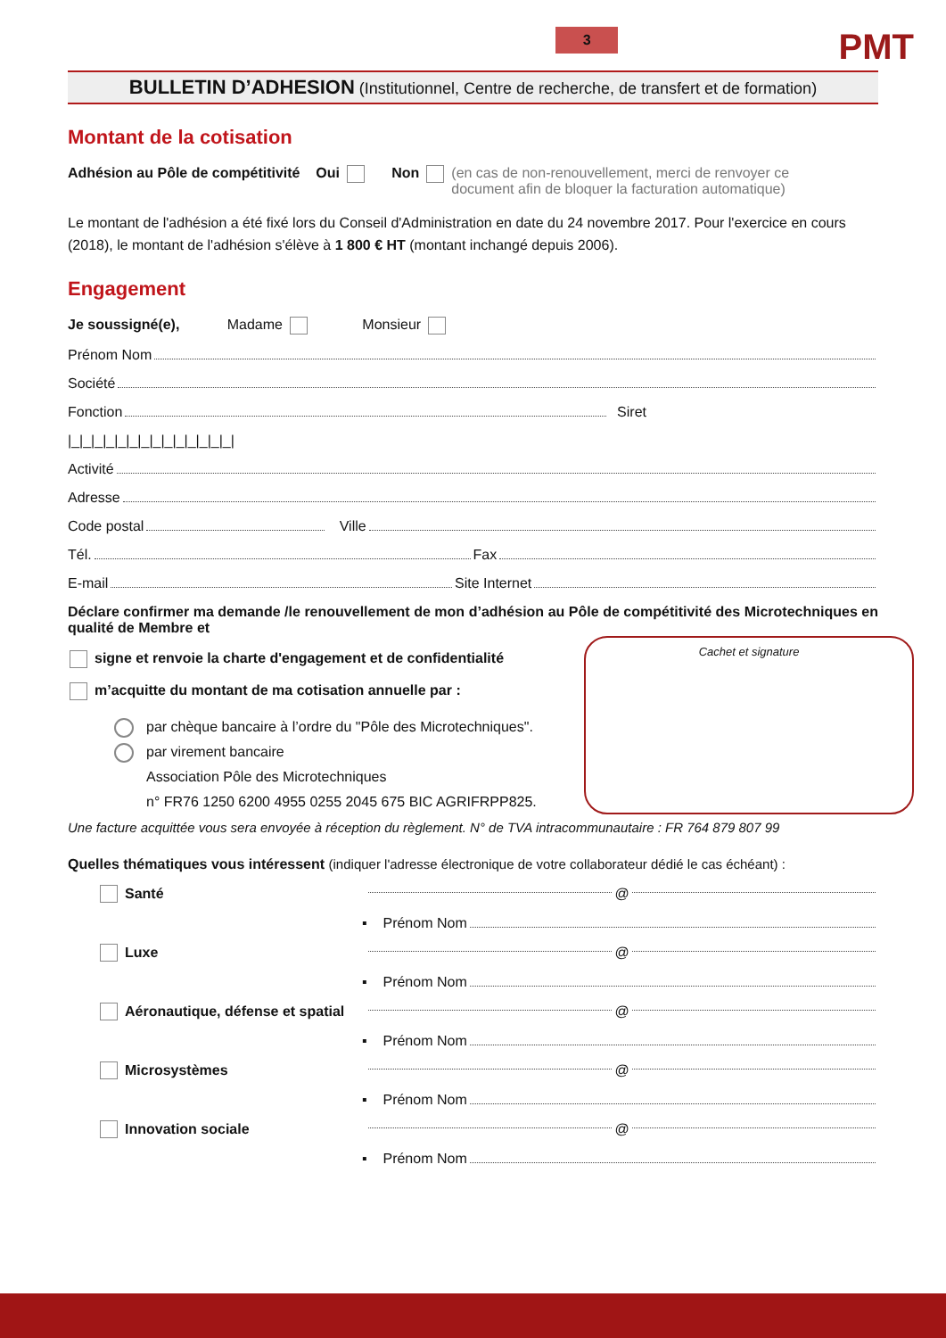3
PMT
BULLETIN D’ADHESION (Institutionnel, Centre de recherche, de transfert et de formation)
Montant de la cotisation
Adhésion au Pôle de compétitivité Oui Non (en cas de non-renouvellement, merci de renvoyer ce document afin de bloquer la facturation automatique)
Le montant de l'adhésion a été fixé lors du Conseil d'Administration en date du 24 novembre 2017. Pour l'exercice en cours (2018), le montant de l'adhésion s'élève à 1 800 € HT (montant inchangé depuis 2006).
Engagement
Je soussigné(e), Madame Monsieur
Prénom Nom
Société
Fonction Siret
|_|_|_|_|_|_|_|_|_|_|_|_|_|_|
Activité
Adresse
Code postal Ville
Tél. Fax
E-mail Site Internet
Déclare confirmer ma demande /le renouvellement de mon d’adhésion au Pôle de compétitivité des Microtechniques en qualité de Membre et
signe et renvoie la charte d'engagement et de confidentialité
m’acquitte du montant de ma cotisation annuelle par :
par chèque bancaire à l’ordre du "Pôle des Microtechniques".
par virement bancaire
Association Pôle des Microtechniques
n° FR76 1250 6200 4955 0255 2045 675 BIC AGRIFRPP825.
Cachet et signature
Une facture acquittée vous sera envoyée à réception du règlement. N° de TVA intracommunautaire : FR 764 879 807 99
Quelles thématiques vous intéressent (indiquer l'adresse électronique de votre collaborateur dédié le cas échéant) :
Santé @
▪ Prénom Nom
Luxe @
▪ Prénom Nom
Aéronautique, défense et spatial @
▪ Prénom Nom
Microsystèmes @
▪ Prénom Nom
Innovation sociale @
▪ Prénom Nom